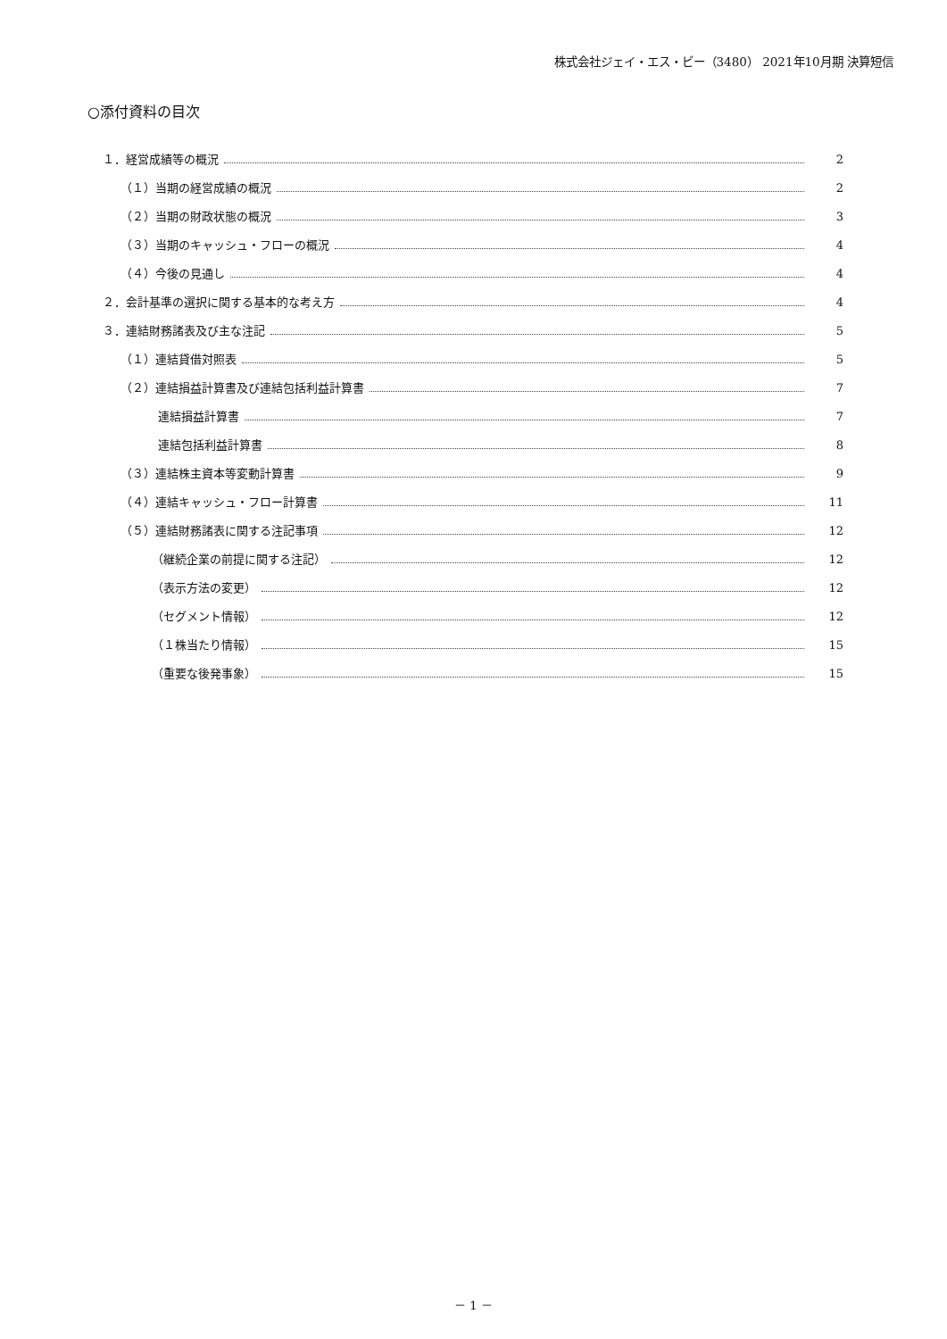株式会社ジェイ・エス・ビー（3480） 2021年10月期 決算短信
○添付資料の目次
１．経営成績等の概況 2
（１）当期の経営成績の概況 2
（２）当期の財政状態の概況 3
（３）当期のキャッシュ・フローの概況 4
（４）今後の見通し 4
２．会計基準の選択に関する基本的な考え方 4
３．連結財務諸表及び主な注記 5
（１）連結貸借対照表 5
（２）連結損益計算書及び連結包括利益計算書 7
連結損益計算書 7
連結包括利益計算書 8
（３）連結株主資本等変動計算書 9
（４）連結キャッシュ・フロー計算書 11
（５）連結財務諸表に関する注記事項 12
（継続企業の前提に関する注記） 12
（表示方法の変更） 12
（セグメント情報） 12
（１株当たり情報） 15
（重要な後発事象） 15
－ 1 －